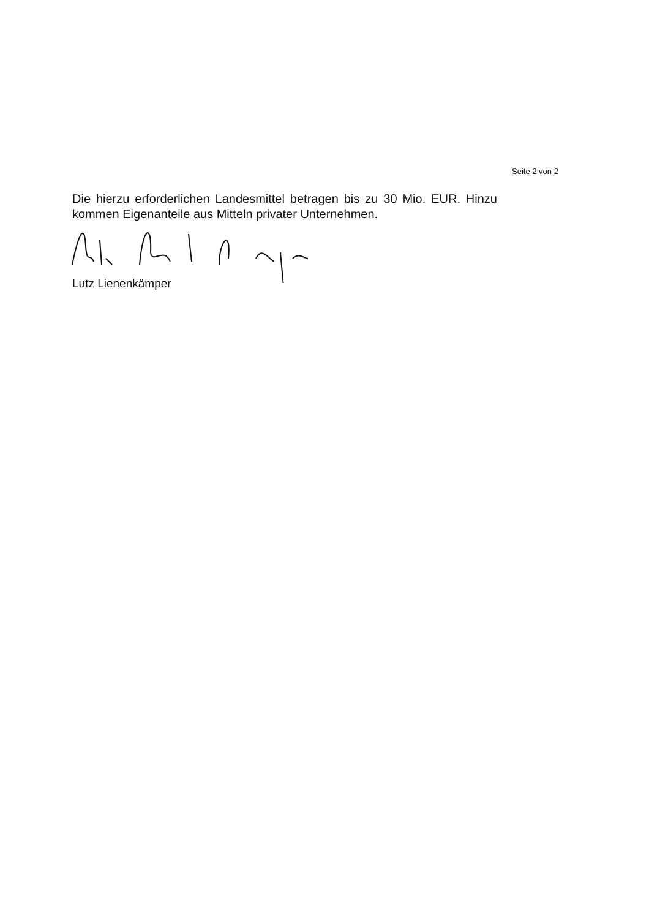Seite 2 von 2
Die hierzu erforderlichen Landesmittel betragen bis zu 30 Mio. EUR. Hinzu kommen Eigenanteile aus Mitteln privater Unternehmen.
Lutz Lienenkämper